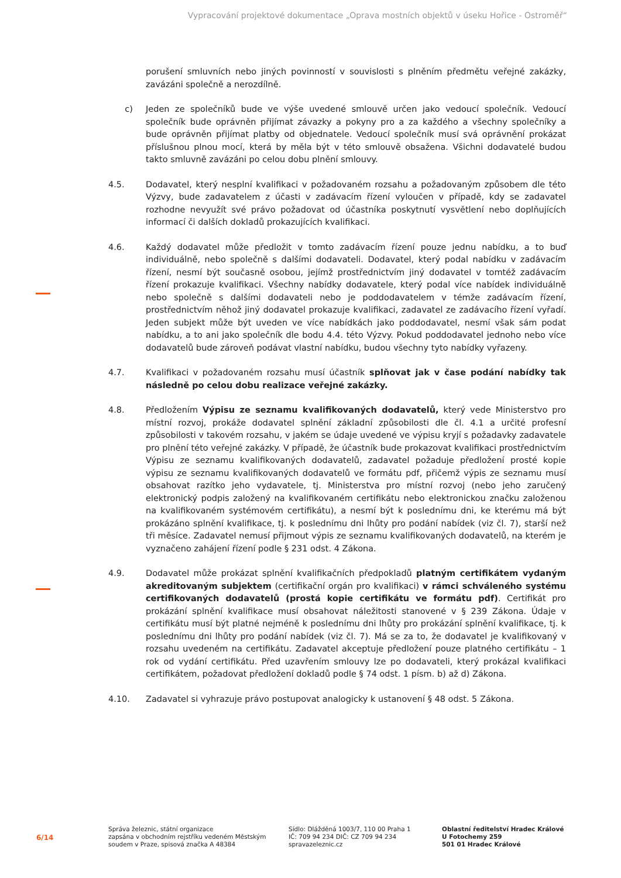Vypracování projektové dokumentace „Oprava mostních objektů v úseku Hořice - Ostroměř“
porušení smluvních nebo jiných povinností v souvislosti s plněním předmětu veřejné zakázky, zavázáni společně a nerozdílně.
c) Jeden ze společníků bude ve výše uvedené smlouvě určen jako vedoucí společník. Vedoucí společník bude oprávněn přijímat závazky a pokyny pro a za každého a všechny společníky a bude oprávněn přijímat platby od objednatele. Vedoucí společník musí svá oprávnění prokázat příslušnou plnou mocí, která by měla být v této smlouvě obsažena. Všichni dodavatelé budou takto smluvně zavázáni po celou dobu plnění smlouvy.
4.5. Dodavatel, který nesplní kvalifikaci v požadovaném rozsahu a požadovaným způsobem dle této Výzvy, bude zadavatelem z účasti v zadávacím řízení vyloučen v případě, kdy se zadavatel rozhodne nevyužít své právo požadovat od účastníka poskytnutí vysvětlení nebo doplňujících informací či dalších dokladů prokazujících kvalifikaci.
4.6. Každý dodavatel může předložit v tomto zadávacím řízení pouze jednu nabídku, a to buď individuálně, nebo společně s dalšími dodavateli. Dodavatel, který podal nabídku v zadávacím řízení, nesmí být současně osobou, jejímž prostřednictvím jiný dodavatel v tomtéž zadávacím řízení prokazuje kvalifikaci. Všechny nabídky dodavatele, který podal více nabídek individuálně nebo společně s dalšími dodavateli nebo je poddodavatelem v témže zadávacím řízení, prostřednictvím něhož jiný dodavatel prokazuje kvalifikaci, zadavatel ze zadávacího řízení vyřadí. Jeden subjekt může být uveden ve více nabídkách jako poddodavatel, nesmí však sám podat nabídku, a to ani jako společník dle bodu 4.4. této Výzvy. Pokud poddodavatel jednoho nebo více dodavatelů bude zároveň podávat vlastní nabídku, budou všechny tyto nabídky vyřazeny.
4.7. Kvalifikaci v požadovaném rozsahu musí účastník splňovat jak v čase podání nabídky tak následně po celou dobu realizace veřejné zakázky.
4.8. Předložením Výpisu ze seznamu kvalifikovaných dodavatelů, který vede Ministerstvo pro místní rozvoj, prokáže dodavatel splnění základní způsobilosti dle čl. 4.1 a určité profesní způsobilosti v takovém rozsahu, v jakém se údaje uvedené ve výpisu kryjí s požadavky zadavatele pro plnění této veřejné zakázky. V případě, že účastník bude prokazovat kvalifikaci prostřednictvím Výpisu ze seznamu kvalifikovaných dodavatelů, zadavatel požaduje předložení prosté kopie výpisu ze seznamu kvalifikovaných dodavatelů ve formátu pdf, přičemž výpis ze seznamu musí obsahovat razítko jeho vydavatele, tj. Ministerstva pro místní rozvoj (nebo jeho zaručený elektronický podpis založený na kvalifikovaném certifikátu nebo elektronickou značku založenou na kvalifikovaném systémovém certifikátu), a nesmí být k poslednímu dni, ke kterému má být prokázáno splnění kvalifikace, tj. k poslednímu dni lhůty pro podání nabídek (viz čl. 7), starší než tři měsíce. Zadavatel nemusí přijmout výpis ze seznamu kvalifikovaných dodavatelů, na kterém je vyznačeno zahájení řízení podle § 231 odst. 4 Zákona.
4.9. Dodavatel může prokázat splnění kvalifikačních předpokladů platným certifikátem vydaným akreditovaným subjektem (certifikační orgán pro kvalifikaci) v rámci schváleného systému certifikovaných dodavatelů (prostá kopie certifikátu ve formátu pdf). Certifikát pro prokázání splnění kvalifikace musí obsahovat náležitosti stanovené v § 239 Zákona. Údaje v certifikátu musí být platné nejméně k poslednímu dni lhůty pro prokázání splnění kvalifikace, tj. k poslednímu dni lhůty pro podání nabídek (viz čl. 7). Má se za to, že dodavatel je kvalifikovaný v rozsahu uvedeném na certifikátu. Zadavatel akceptuje předložení pouze platného certifikátu – 1 rok od vydání certifikátu. Před uzavřením smlouvy lze po dodavateli, který prokázal kvalifikaci certifikátem, požadovat předložení dokladů podle § 74 odst. 1 písm. b) až d) Zákona.
4.10. Zadavatel si vyhrazuje právo postupovat analogicky k ustanovení § 48 odst. 5 Zákona.
6/14
Správa železnic, státní organizace
zapsána v obchodním rejstříku vedeném Městským soudem v Praze, spisová značka A 48384
Sídlo: Dlážděná 1003/7, 110 00 Praha 1
IČ: 709 94 234 DIČ: CZ 709 94 234
spravazeleznic.cz
Oblastní ředitelství Hradec Králové
U Fotochemy 259
501 01 Hradec Králové